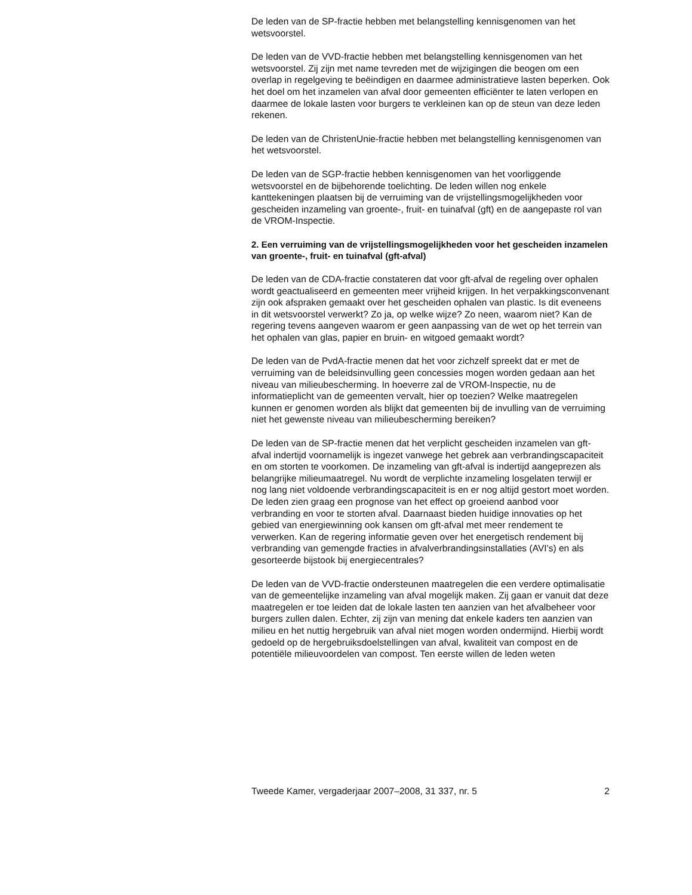De leden van de SP-fractie hebben met belangstelling kennisgenomen van het wetsvoorstel.
De leden van de VVD-fractie hebben met belangstelling kennisgenomen van het wetsvoorstel. Zij zijn met name tevreden met de wijzigingen die beogen om een overlap in regelgeving te beëindigen en daarmee administratieve lasten beperken. Ook het doel om het inzamelen van afval door gemeenten efficiënter te laten verlopen en daarmee de lokale lasten voor burgers te verkleinen kan op de steun van deze leden rekenen.
De leden van de ChristenUnie-fractie hebben met belangstelling kennisgenomen van het wetsvoorstel.
De leden van de SGP-fractie hebben kennisgenomen van het voorliggende wetsvoorstel en de bijbehorende toelichting. De leden willen nog enkele kanttekeningen plaatsen bij de verruiming van de vrijstellingsmogelijkheden voor gescheiden inzameling van groente-, fruit- en tuinafval (gft) en de aangepaste rol van de VROM-Inspectie.
2. Een verruiming van de vrijstellingsmogelijkheden voor het gescheiden inzamelen van groente-, fruit- en tuinafval (gft-afval)
De leden van de CDA-fractie constateren dat voor gft-afval de regeling over ophalen wordt geactualiseerd en gemeenten meer vrijheid krijgen. In het verpakkingsconvenant zijn ook afspraken gemaakt over het gescheiden ophalen van plastic. Is dit eveneens in dit wetsvoorstel verwerkt? Zo ja, op welke wijze? Zo neen, waarom niet? Kan de regering tevens aangeven waarom er geen aanpassing van de wet op het terrein van het ophalen van glas, papier en bruin- en witgoed gemaakt wordt?
De leden van de PvdA-fractie menen dat het voor zichzelf spreekt dat er met de verruiming van de beleidsinvulling geen concessies mogen worden gedaan aan het niveau van milieubescherming. In hoeverre zal de VROM-Inspectie, nu de informatieplicht van de gemeenten vervalt, hier op toezien? Welke maatregelen kunnen er genomen worden als blijkt dat gemeenten bij de invulling van de verruiming niet het gewenste niveau van milieubescherming bereiken?
De leden van de SP-fractie menen dat het verplicht gescheiden inzamelen van gft-afval indertijd voornamelijk is ingezet vanwege het gebrek aan verbrandingscapaciteit en om storten te voorkomen. De inzameling van gft-afval is indertijd aangeprezen als belangrijke milieumaatregel. Nu wordt de verplichte inzameling losgelaten terwijl er nog lang niet voldoende verbrandingscapaciteit is en er nog altijd gestort moet worden. De leden zien graag een prognose van het effect op groeiend aanbod voor verbranding en voor te storten afval. Daarnaast bieden huidige innovaties op het gebied van energiewinning ook kansen om gft-afval met meer rendement te verwerken. Kan de regering informatie geven over het energetisch rendement bij verbranding van gemengde fracties in afvalverbrandingsinstallaties (AVI's) en als gesorteerde bijstook bij energiecentrales?
De leden van de VVD-fractie ondersteunen maatregelen die een verdere optimalisatie van de gemeentelijke inzameling van afval mogelijk maken. Zij gaan er vanuit dat deze maatregelen er toe leiden dat de lokale lasten ten aanzien van het afvalbeheer voor burgers zullen dalen. Echter, zij zijn van mening dat enkele kaders ten aanzien van milieu en het nuttig hergebruik van afval niet mogen worden ondermijnd. Hierbij wordt gedoeld op de hergebruiksdoelstellingen van afval, kwaliteit van compost en de potentiële milieuvoordelen van compost. Ten eerste willen de leden weten
Tweede Kamer, vergaderjaar 2007–2008, 31 337, nr. 5 2